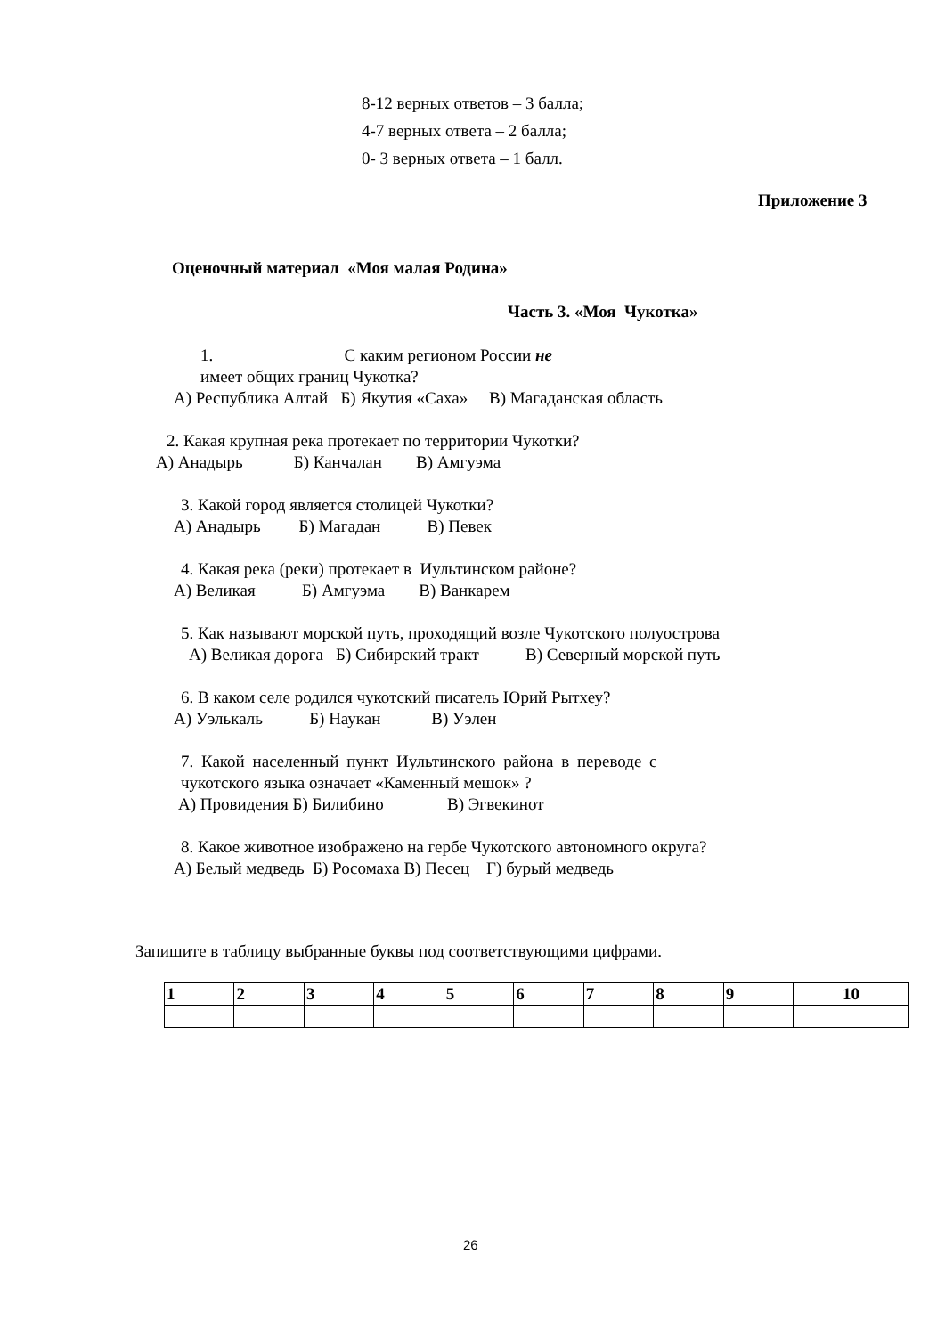8-12 верных ответов – 3 балла;
4-7 верных ответа – 2 балла;
0- 3 верных ответа – 1 балл.
Приложение 3
Оценочный материал «Моя малая Родина»
Часть 3. «Моя Чукотка»
1. С каким регионом России не
имеет общих границ Чукотка?
А) Республика Алтай Б) Якутия «Саха» В) Магаданская область
2. Какая крупная река протекает по территории Чукотки?
А) Анадырь Б) Канчалан В) Амгуэма
3. Какой город является столицей Чукотки?
А) Анадырь Б) Магадан В) Певек
4. Какая река (реки) протекает в Иультинском районе?
А) Великая Б) Амгуэма В) Ванкарем
5. Как называют морской путь, проходящий возле Чукотского полуострова
А) Великая дорога Б) Сибирский тракт В) Северный морской путь
6. В каком селе родился чукотский писатель Юрий Рытхеу?
А) Уэлькаль Б) Наукан В) Уэлен
7. Какой населенный пункт Иультинского района в переводе с
чукотского языка означает «Каменный мешок» ?
А) Провидения Б) Билибино В) Эгвекинот
8. Какое животное изображено на гербе Чукотского автономного округа?
А) Белый медведь Б) Росомаха В) Песец Г) бурый медведь
Запишите в таблицу выбранные буквы под соответствующими цифрами.
| 1 | 2 | 3 | 4 | 5 | 6 | 7 | 8 | 9 | 10 |
26